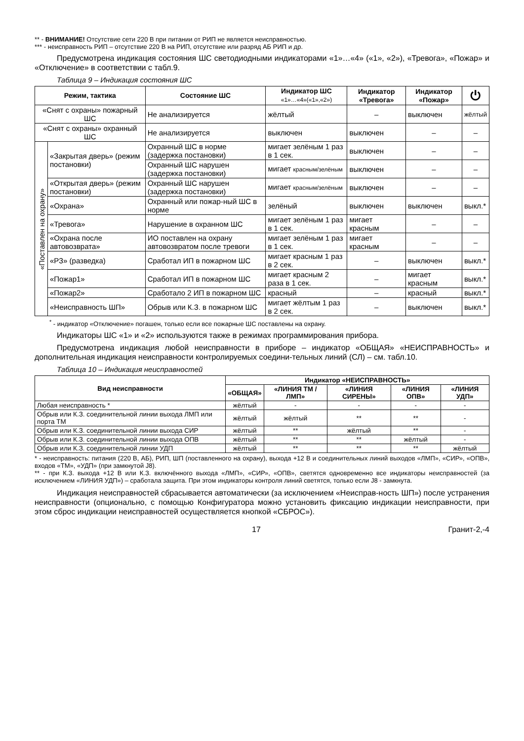** - ВНИМАНИЕ! Отсутствие сети 220 В при питании от РИП не является неисправностью.
*** - неисправность РИП – отсутствие 220 В на РИП, отсутствие или разряд АБ РИП и др.
Предусмотрена индикация состояния ШС светодиодными индикаторами «1»…«4» («1», «2»), «Тревога», «Пожар» и «Отключение» в соответствии с табл.9.
Таблица 9 – Индикация состояния ШС
| Режим, тактика | | Состояние ШС | Индикатор ШС «1»…«4»(«1»,«2») | Индикатор «Тревога» | Индикатор «Пожар» | ⏻ |
| --- | --- | --- | --- | --- | --- | --- |
| «Снят с охраны» пожарный ШС | | Не анализируется | жёлтый | – | выключен | жёлтый |
| «Снят с охраны» охранный ШС | | Не анализируется | выключен | выключен | – | – |
| «Поставлен на охрану» | «Закрытая дверь» (режим постановки) | Охранный ШС в норме (задержка постановки) | мигает зелёным 1 раз в 1 сек. | выключен | – | – |
| | | Охранный ШС нарушен (задержка постановки) | мигает красным/зелёным | выключен | – | – |
| | «Открытая дверь» (режим постановки) | Охранный ШС нарушен (задержка постановки) | мигает красным/зелёным | выключен | – | – |
| | «Охрана» | Охранный или пожар-ный ШС в норме | зелёный | выключен | выключен | выкл.* |
| | «Тревога» | Нарушение в охранном ШС | мигает зелёным 1 раз в 1 сек. | мигает красным | – | – |
| | «Охрана после автовозврата» | ИО поставлен на охрану автовозвратом после тревоги | мигает зелёным 1 раз в 1 сек. | мигает красным | – | – |
| | «РЗ» (разведка) | Сработал ИП в пожарном ШС | мигает красным 1 раз в 2 сек. | – | выключен | выкл.* |
| | «Пожар1» | Сработал ИП в пожарном ШС | мигает красным 2 раза в 1 сек. | – | мигает красным | выкл.* |
| | «Пожар2» | Сработало 2 ИП в пожарном ШС | красный | – | красный | выкл.* |
| | «Неисправность ШП» | Обрыв или К.З. в пожарном ШС | мигает жёлтым 1 раз в 2 сек. | – | выключен | выкл.* |
<sup>*</sup> - индикатор «Отключение» погашен, только если все пожарные ШС поставлены на охрану.
Индикаторы ШС «1» и «2» используются также в режимах программирования прибора.
Предусмотрена индикация любой неисправности в приборе – индикатор «ОБЩАЯ» «НЕИСПРАВНОСТЬ» и дополнительная индикация неисправности контролируемых соедини-тельных линий (СЛ) – см. табл.10.
Таблица 10 – Индикация неисправностей
| Вид неисправности | Индикатор «НЕИСПРАВНОСТЬ» | | | | |
| --- | --- | --- | --- | --- | --- |
| | «ОБЩАЯ» | «ЛИНИЯ ТМ / ЛМП» | «ЛИНИЯ СИРЕНЫ» | «ЛИНИЯ ОПВ» | «ЛИНИЯ УДП» |
| Любая неисправность * | жёлтый | - | - | - | - |
| Обрыв или К.З. соединительной линии выхода ЛМП или порта ТМ | жёлтый | жёлтый | ** | ** | - |
| Обрыв или К.З. соединительной линии выхода СИР | жёлтый | ** | жёлтый | ** | - |
| Обрыв или К.З. соединительной линии выхода ОПВ | жёлтый | ** | ** | жёлтый | - |
| Обрыв или К.З. соединительной линии УДП | жёлтый | ** | ** | ** | жёлтый |
* - неисправность: питания (220 В, АБ), РИП, ШП (поставленного на охрану), выхода +12 В и соединительных линий выходов «ЛМП», «СИР», «ОПВ», входов «ТМ», «УДП» (при замкнутой J8).
** - при К.З. выхода +12 В или К.З. включённого выхода «ЛМП», «СИР», «ОПВ», светятся одновременно все индикаторы неисправностей (за исключением «ЛИНИЯ УДП») – сработала защита. При этом индикаторы контроля линий светятся, только если J8 - замкнута.
Индикация неисправностей сбрасывается автоматически (за исключением «Неисправ-ность ШП») после устранения неисправности (опционально, с помощью Конфигуратора можно установить фиксацию индикации неисправности, при этом сброс индикации неисправностей осуществляется кнопкой «СБРОС»).
17 Гранит-2,-4